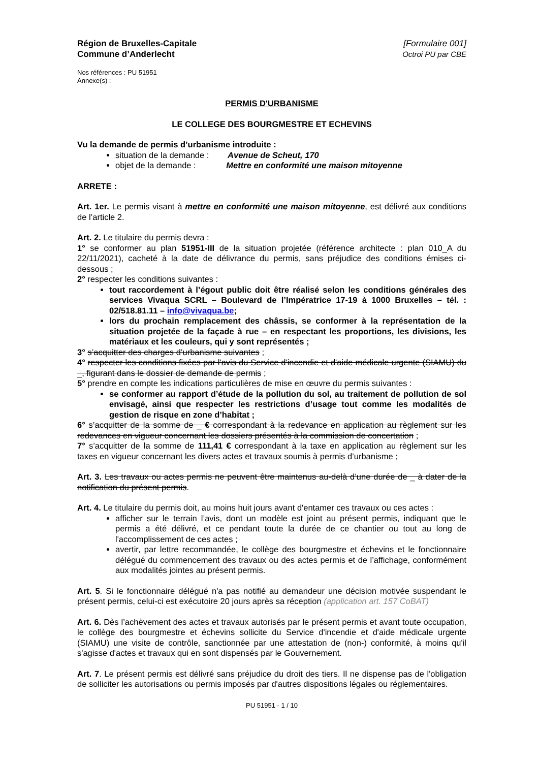Région de Bruxelles-Capitale
Commune d’Anderlecht
[Formulaire 001]
Octroi PU par CBE
Nos références : PU 51951
Annexe(s) :
PERMIS D'URBANISME
LE COLLEGE DES BOURGMESTRE ET ECHEVINS
Vu la demande de permis d’urbanisme introduite :
situation de la demande : Avenue de Scheut, 170
objet de la demande : Mettre en conformité une maison mitoyenne
ARRETE :
Art. 1er. Le permis visant à mettre en conformité une maison mitoyenne, est délivré aux conditions de l’article 2.
Art. 2. Le titulaire du permis devra :
1° se conformer au plan 51951-III de la situation projetée (référence architecte : plan 010_A du 22/11/2021), cacheté à la date de délivrance du permis, sans préjudice des conditions émises ci-dessous ;
2° respecter les conditions suivantes :
tout raccordement à l’égout public doit être réalisé selon les conditions générales des services Vivaqua SCRL – Boulevard de l’Impératrice 17-19 à 1000 Bruxelles – tél. : 02/518.81.11 – info@vivaqua.be;
lors du prochain remplacement des châssis, se conformer à la représentation de la situation projetée de la façade à rue – en respectant les proportions, les divisions, les matériaux et les couleurs, qui y sont représentés ;
3° s’acquitter des charges d’urbanisme suivantes ;
4° respecter les conditions fixées par l'avis du Service d'incendie et d'aide médicale urgente (SIAMU) du _, figurant dans le dossier de demande de permis ;
5° prendre en compte les indications particulières de mise en œuvre du permis suivantes :
se conformer au rapport d’étude de la pollution du sol, au traitement de pollution de sol envisagé, ainsi que respecter les restrictions d’usage tout comme les modalités de gestion de risque en zone d’habitat ;
6° s’acquitter de la somme de _ € correspondant à la redevance en application au règlement sur les redevances en vigueur concernant les dossiers présentés à la commission de concertation ;
7° s’acquitter de la somme de 111,41 € correspondant à la taxe en application au règlement sur les taxes en vigueur concernant les divers actes et travaux soumis à permis d’urbanisme ;
Art. 3. Les travaux ou actes permis ne peuvent être maintenus au-delà d’une durée de _ à dater de la notification du présent permis.
Art. 4. Le titulaire du permis doit, au moins huit jours avant d'entamer ces travaux ou ces actes :
afficher sur le terrain l’avis, dont un modèle est joint au présent permis, indiquant que le permis a été délivré, et ce pendant toute la durée de ce chantier ou tout au long de l'accomplissement de ces actes ;
avertir, par lettre recommandée, le collège des bourgmestre et échevins et le fonctionnaire délégué du commencement des travaux ou des actes permis et de l’affichage, conformément aux modalités jointes au présent permis.
Art. 5. Si le fonctionnaire délégué n'a pas notifié au demandeur une décision motivée suspendant le présent permis, celui-ci est exécutoire 20 jours après sa réception (application art. 157 CoBAT)
Art. 6. Dès l’achèvement des actes et travaux autorisés par le présent permis et avant toute occupation, le collège des bourgmestre et échevins sollicite du Service d'incendie et d'aide médicale urgente (SIAMU) une visite de contrôle, sanctionnée par une attestation de (non-) conformité, à moins qu'il s'agisse d'actes et travaux qui en sont dispensés par le Gouvernement.
Art. 7. Le présent permis est délivré sans préjudice du droit des tiers. Il ne dispense pas de l'obligation de solliciter les autorisations ou permis imposés par d'autres dispositions légales ou réglementaires.
PU 51951 - 1 / 10